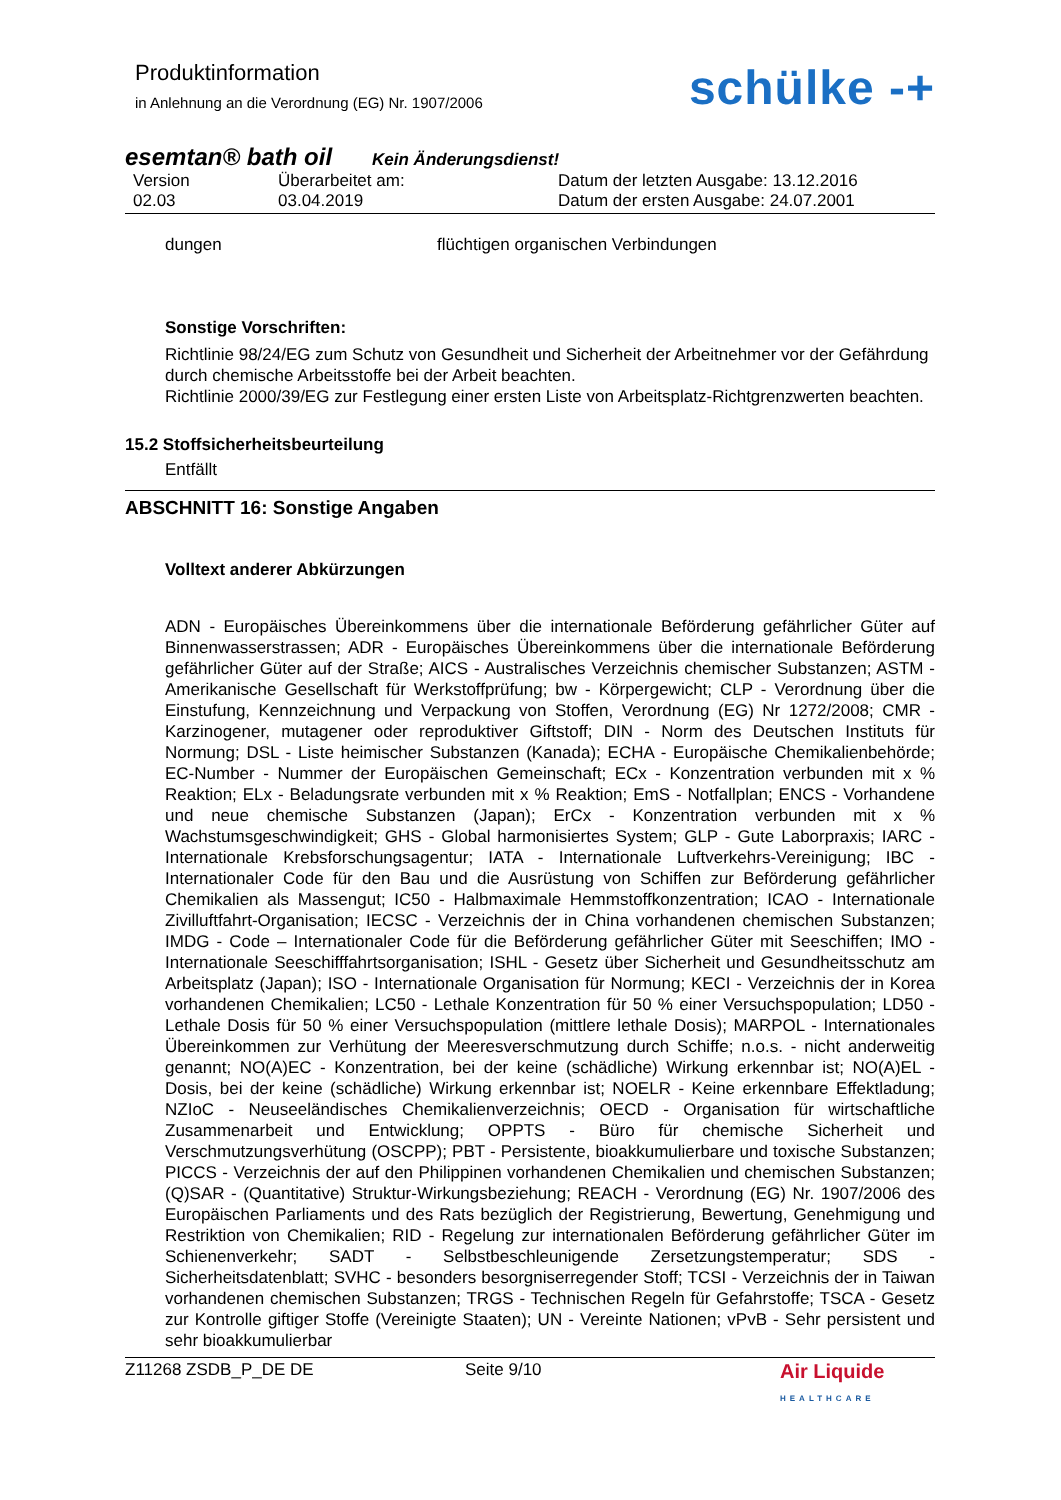Produktinformation
in Anlehnung an die Verordnung (EG) Nr. 1907/2006
schülke -+
esemtan® bath oil Kein Änderungsdienst!
Version
02.03
Überarbeitet am:
03.04.2019
Datum der letzten Ausgabe: 13.12.2016
Datum der ersten Ausgabe: 24.07.2001
dungen flüchtigen organischen Verbindungen
Sonstige Vorschriften:
Richtlinie 98/24/EG zum Schutz von Gesundheit und Sicherheit der Arbeitnehmer vor der Gefährdung durch chemische Arbeitsstoffe bei der Arbeit beachten.
Richtlinie 2000/39/EG zur Festlegung einer ersten Liste von Arbeitsplatz-Richtgrenzwerten beachten.
15.2 Stoffsicherheitsbeurteilung
Entfällt
ABSCHNITT 16: Sonstige Angaben
Volltext anderer Abkürzungen
ADN - Europäisches Übereinkommens über die internationale Beförderung gefährlicher Güter auf Binnenwasserstrassen; ADR - Europäisches Übereinkommens über die internationale Beförderung gefährlicher Güter auf der Straße; AICS - Australisches Verzeichnis chemischer Substanzen; ASTM - Amerikanische Gesellschaft für Werkstoffprüfung; bw - Körpergewicht; CLP - Verordnung über die Einstufung, Kennzeichnung und Verpackung von Stoffen, Verordnung (EG) Nr 1272/2008; CMR - Karzinogener, mutagener oder reproduktiver Giftstoff; DIN - Norm des Deutschen Instituts für Normung; DSL - Liste heimischer Substanzen (Kanada); ECHA - Europäische Chemikalienbehörde; EC-Number - Nummer der Europäischen Gemeinschaft; ECx - Konzentration verbunden mit x % Reaktion; ELx - Beladungsrate verbunden mit x % Reaktion; EmS - Notfallplan; ENCS - Vorhandene und neue chemische Substanzen (Japan); ErCx - Konzentration verbunden mit x % Wachstumsgeschwindigkeit; GHS - Global harmonisiertes System; GLP - Gute Laborpraxis; IARC - Internationale Krebsforschungsagentur; IATA - Internationale Luftverkehrs-Vereinigung; IBC - Internationaler Code für den Bau und die Ausrüstung von Schiffen zur Beförderung gefährlicher Chemikalien als Massengut; IC50 - Halbmaximale Hemmstoffkonzentration; ICAO - Internationale Zivilluftfahrt-Organisation; IECSC - Verzeichnis der in China vorhandenen chemischen Substanzen; IMDG - Code – Internationaler Code für die Beförderung gefährlicher Güter mit Seeschiffen; IMO - Internationale Seeschifffahrtsorganisation; ISHL - Gesetz über Sicherheit und Gesundheitsschutz am Arbeitsplatz (Japan); ISO - Internationale Organisation für Normung; KECI - Verzeichnis der in Korea vorhandenen Chemikalien; LC50 - Lethale Konzentration für 50 % einer Versuchspopulation; LD50 - Lethale Dosis für 50 % einer Versuchspopulation (mittlere lethale Dosis); MARPOL - Internationales Übereinkommen zur Verhütung der Meeresverschmutzung durch Schiffe; n.o.s. - nicht anderweitig genannt; NO(A)EC - Konzentration, bei der keine (schädliche) Wirkung erkennbar ist; NO(A)EL - Dosis, bei der keine (schädliche) Wirkung erkennbar ist; NOELR - Keine erkennbare Effektladung; NZIoC - Neuseeländisches Chemikalienverzeichnis; OECD - Organisation für wirtschaftliche Zusammenarbeit und Entwicklung; OPPTS - Büro für chemische Sicherheit und Verschmutzungsverhütung (OSCPP); PBT - Persistente, bioakkumulierbare und toxische Substanzen; PICCS - Verzeichnis der auf den Philippinen vorhandenen Chemikalien und chemischen Substanzen; (Q)SAR - (Quantitative) Struktur-Wirkungsbeziehung; REACH - Verordnung (EG) Nr. 1907/2006 des Europäischen Parliaments und des Rats bezüglich der Registrierung, Bewertung, Genehmigung und Restriktion von Chemikalien; RID - Regelung zur internationalen Beförderung gefährlicher Güter im Schienenverkehr; SADT - Selbstbeschleunigende Zersetzungstemperatur; SDS - Sicherheitsdatenblatt; SVHC - besonders besorgniserregender Stoff; TCSI - Verzeichnis der in Taiwan vorhandenen chemischen Substanzen; TRGS - Technischen Regeln für Gefahrstoffe; TSCA - Gesetz zur Kontrolle giftiger Stoffe (Vereinigte Staaten); UN - Vereinte Nationen; vPvB - Sehr persistent und sehr bioakkumulierbar
Z11268 ZSDB_P_DE DE Seite 9/10 Air Liquide
HEALTHCARE